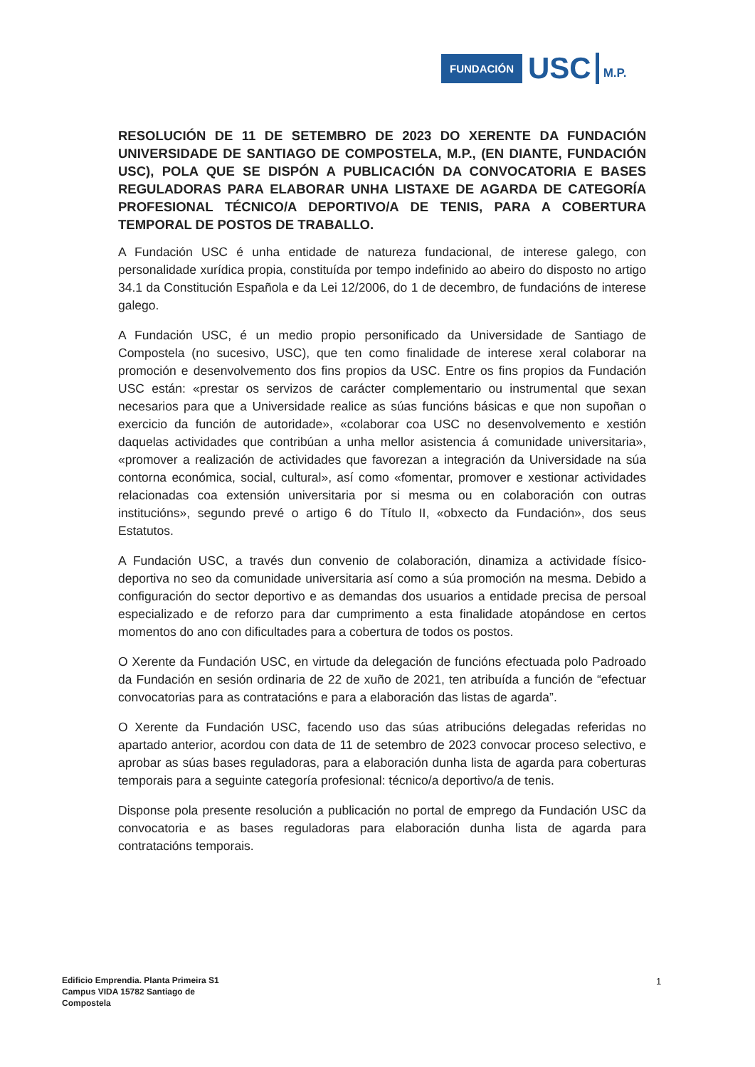FUNDACIÓN USC M.P.
RESOLUCIÓN DE 11 DE SETEMBRO DE 2023 DO XERENTE DA FUNDACIÓN UNIVERSIDADE DE SANTIAGO DE COMPOSTELA, M.P., (EN DIANTE, FUNDACIÓN USC), POLA QUE SE DISPÓN A PUBLICACIÓN DA CONVOCATORIA E BASES REGULADORAS PARA ELABORAR UNHA LISTAXE DE AGARDA DE CATEGORÍA PROFESIONAL TÉCNICO/A DEPORTIVO/A DE TENIS, PARA A COBERTURA TEMPORAL DE POSTOS DE TRABALLO.
A Fundación USC é unha entidade de natureza fundacional, de interese galego, con personalidade xurídica propia, constituída por tempo indefinido ao abeiro do disposto no artigo 34.1 da Constitución Española e da Lei 12/2006, do 1 de decembro, de fundacións de interese galego.
A Fundación USC, é un medio propio personificado da Universidade de Santiago de Compostela (no sucesivo, USC), que ten como finalidade de interese xeral colaborar na promoción e desenvolvemento dos fins propios da USC. Entre os fins propios da Fundación USC están: «prestar os servizos de carácter complementario ou instrumental que sexan necesarios para que a Universidade realice as súas funcións básicas e que non supoñan o exercicio da función de autoridade», «colaborar coa USC no desenvolvemento e xestión daquelas actividades que contribúan a unha mellor asistencia á comunidade universitaria», «promover a realización de actividades que favorezan a integración da Universidade na súa contorna económica, social, cultural», así como «fomentar, promover e xestionar actividades relacionadas coa extensión universitaria por si mesma ou en colaboración con outras institucións», segundo prevé o artigo 6 do Título II, «obxecto da Fundación», dos seus Estatutos.
A Fundación USC, a través dun convenio de colaboración, dinamiza a actividade físico-deportiva no seo da comunidade universitaria así como a súa promoción na mesma. Debido a configuración do sector deportivo e as demandas dos usuarios a entidade precisa de persoal especializado e de reforzo para dar cumprimento a esta finalidade atopándose en certos momentos do ano con dificultades para a cobertura de todos os postos.
O Xerente da Fundación USC, en virtude da delegación de funcións efectuada polo Padroado da Fundación en sesión ordinaria de 22 de xuño de 2021, ten atribuída a función de “efectuar convocatorias para as contratacións e para a elaboración das listas de agarda”.
O Xerente da Fundación USC, facendo uso das súas atribucións delegadas referidas no apartado anterior, acordou con data de 11 de setembro de 2023 convocar proceso selectivo, e aprobar as súas bases reguladoras, para a elaboración dunha lista de agarda para coberturas temporais para a seguinte categoría profesional: técnico/a deportivo/a de tenis.
Disponse pola presente resolución a publicación no portal de emprego da Fundación USC da convocatoria e as bases reguladoras para elaboración dunha lista de agarda para contratacións temporais.
Edificio Emprendia. Planta Primeira S1
Campus VIDA 15782 Santiago de
Compostela
1